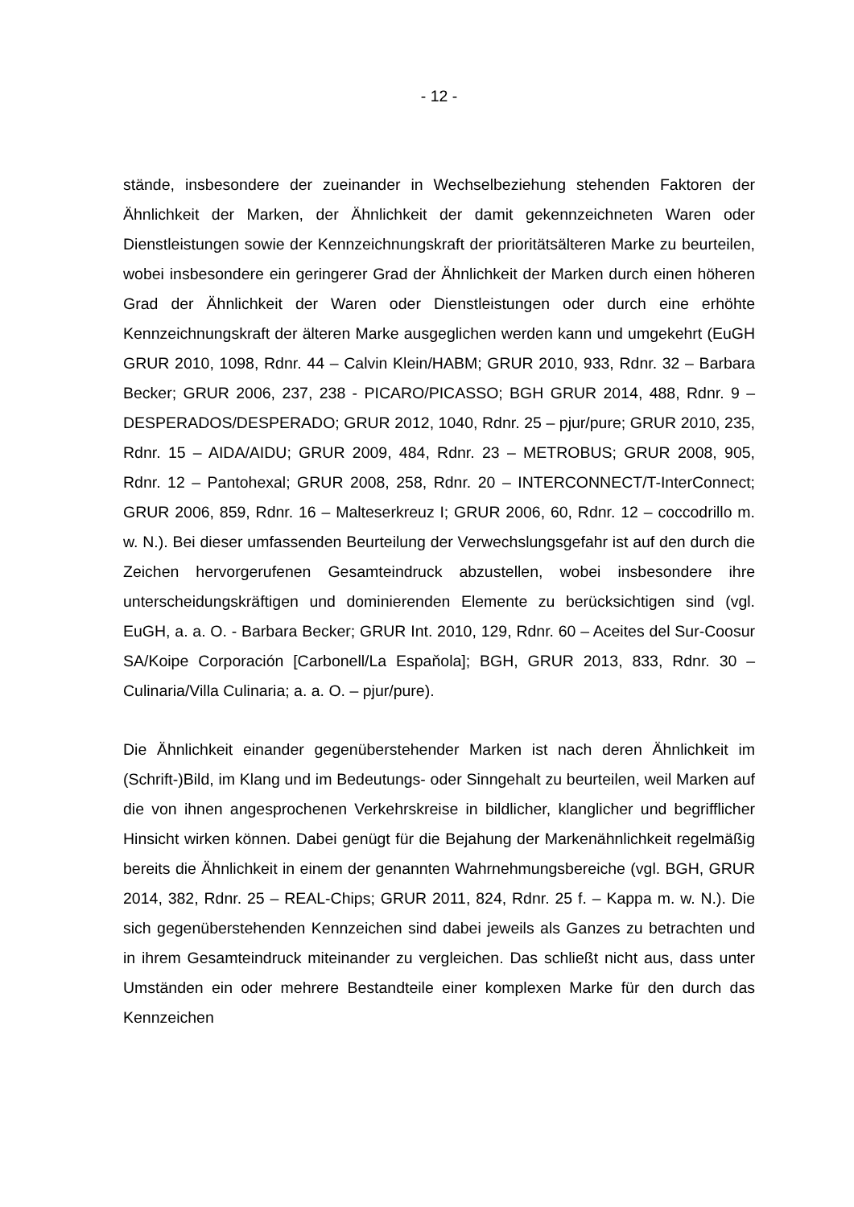- 12 -
stände, insbesondere der zueinander in Wechselbeziehung stehenden Faktoren der Ähnlichkeit der Marken, der Ähnlichkeit der damit gekennzeichneten Waren oder Dienstleistungen sowie der Kennzeichnungskraft der prioritätsälteren Marke zu beurteilen, wobei insbesondere ein geringerer Grad der Ähnlichkeit der Marken durch einen höheren Grad der Ähnlichkeit der Waren oder Dienstleistungen oder durch eine erhöhte Kennzeichnungskraft der älteren Marke ausgeglichen werden kann und umgekehrt (EuGH GRUR 2010, 1098, Rdnr. 44 – Calvin Klein/HABM; GRUR 2010, 933, Rdnr. 32 – Barbara Becker; GRUR 2006, 237, 238 - PICARO/PICASSO; BGH GRUR 2014, 488, Rdnr. 9 – DESPERA­DOS/DESPERADO; GRUR 2012, 1040, Rdnr. 25 – pjur/pure; GRUR 2010, 235, Rdnr. 15 – AIDA/AIDU; GRUR 2009, 484, Rdnr. 23 – METROBUS; GRUR 2008, 905, Rdnr. 12 – Pantohexal; GRUR 2008, 258, Rdnr. 20 – INTERCONNECT/T-InterConnect; GRUR 2006, 859, Rdnr. 16 – Malteserkreuz I; GRUR 2006, 60, Rdnr. 12 – coccodrillo m. w. N.). Bei dieser umfassenden Beurteilung der Ver­wechslungsgefahr ist auf den durch die Zeichen hervorgerufenen Gesamteindruck abzustellen, wobei insbesondere ihre unterscheidungskräftigen und dominieren­den Elemente zu berücksichtigen sind (vgl. EuGH, a. a. O. - Barbara Becker; GRUR Int. 2010, 129, Rdnr. 60 – Aceites del Sur-Coosur SA/Koipe Corporación [Carbonell/La Espaňola]; BGH, GRUR 2013, 833, Rdnr. 30 – Culinaria/Villa Culi­naria; a. a. O. – pjur/pure).
Die Ähnlichkeit einander gegenüberstehender Marken ist nach deren Ähnlichkeit im (Schrift-)Bild, im Klang und im Bedeutungs- oder Sinngehalt zu beurteilen, weil Marken auf die von ihnen angesprochenen Verkehrskreise in bildlicher, klanglicher und begrifflicher Hinsicht wirken können. Dabei genügt für die Bejahung der Mar­kenähnlichkeit regelmäßig bereits die Ähnlichkeit in einem der genannten Wahr­nehmungsbereiche (vgl. BGH, GRUR 2014, 382, Rdnr. 25 – REAL-Chips; GRUR 2011, 824, Rdnr. 25 f. – Kappa m. w. N.). Die sich gegenüberstehenden Kennzei­chen sind dabei jeweils als Ganzes zu betrachten und in ihrem Gesamteindruck miteinander zu vergleichen. Das schließt nicht aus, dass unter Umständen ein oder mehrere Bestandteile einer komplexen Marke für den durch das Kennzeichen